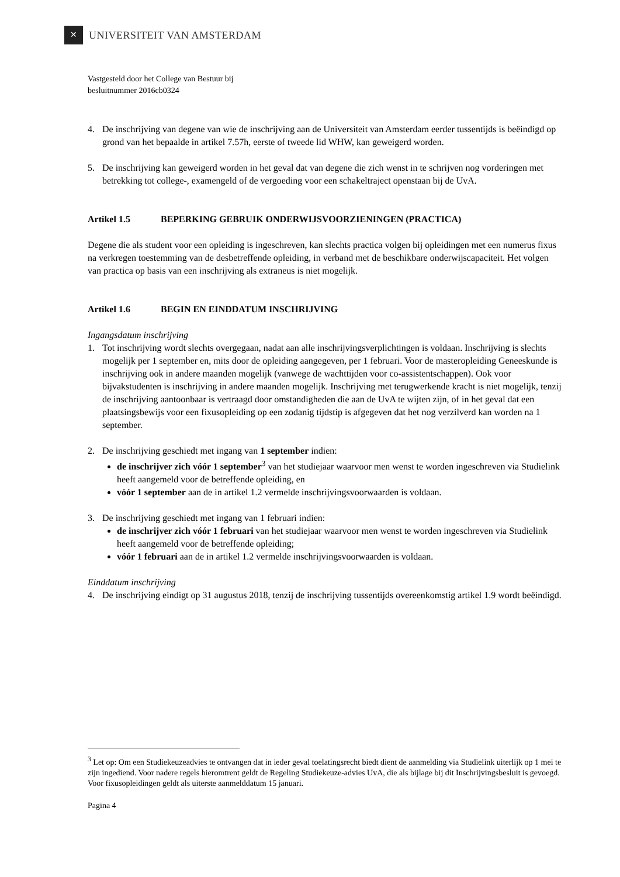✕
UNIVERSITEIT VAN AMSTERDAM
Vastgesteld door het College van Bestuur bij
besluitnummer 2016cb0324
4. De inschrijving van degene van wie de inschrijving aan de Universiteit van Amsterdam eerder tussentijds is beëindigd op grond van het bepaalde in artikel 7.57h, eerste of tweede lid WHW, kan geweigerd worden.
5. De inschrijving kan geweigerd worden in het geval dat van degene die zich wenst in te schrijven nog vorderingen met betrekking tot college-, examengeld of de vergoeding voor een schakeltraject openstaan bij de UvA.
Artikel 1.5 BEPERKING GEBRUIK ONDERWIJSVOORZIENINGEN (PRACTICA)
Degene die als student voor een opleiding is ingeschreven, kan slechts practica volgen bij opleidingen met een numerus fixus na verkregen toestemming van de desbetreffende opleiding, in verband met de beschikbare onderwijscapaciteit. Het volgen van practica op basis van een inschrijving als extraneus is niet mogelijk.
Artikel 1.6 BEGIN EN EINDDATUM INSCHRIJVING
Ingangsdatum inschrijving
1. Tot inschrijving wordt slechts overgegaan, nadat aan alle inschrijvingsverplichtingen is voldaan. Inschrijving is slechts mogelijk per 1 september en, mits door de opleiding aangegeven, per 1 februari. Voor de masteropleiding Geneeskunde is inschrijving ook in andere maanden mogelijk (vanwege de wachttijden voor co-assistentschappen). Ook voor bijvakstudenten is inschrijving in andere maanden mogelijk. Inschrijving met terugwerkende kracht is niet mogelijk, tenzij de inschrijving aantoonbaar is vertraagd door omstandigheden die aan de UvA te wijten zijn, of in het geval dat een plaatsingsbewijs voor een fixusopleiding op een zodanig tijdstip is afgegeven dat het nog verzilverd kan worden na 1 september.
2. De inschrijving geschiedt met ingang van 1 september indien:
de inschrijver zich vóór 1 september<sup>3</sup> van het studiejaar waarvoor men wenst te worden ingeschreven via Studielink heeft aangemeld voor de betreffende opleiding, en
vóór 1 september aan de in artikel 1.2 vermelde inschrijvingsvoorwaarden is voldaan.
3. De inschrijving geschiedt met ingang van 1 februari indien:
de inschrijver zich vóór 1 februari van het studiejaar waarvoor men wenst te worden ingeschreven via Studielink heeft aangemeld voor de betreffende opleiding;
vóór 1 februari aan de in artikel 1.2 vermelde inschrijvingsvoorwaarden is voldaan.
Einddatum inschrijving
4. De inschrijving eindigt op 31 augustus 2018, tenzij de inschrijving tussentijds overeenkomstig artikel 1.9 wordt beëindigd.
<sup>3</sup> Let op: Om een Studiekeuzeadvies te ontvangen dat in ieder geval toelatingsrecht biedt dient de aanmelding via Studielink uiterlijk op 1 mei te zijn ingediend. Voor nadere regels hieromtrent geldt de Regeling Studiekeuze-advies UvA, die als bijlage bij dit Inschrijvingsbesluit is gevoegd. Voor fixusopleidingen geldt als uiterste aanmelddatum 15 januari.
Pagina 4